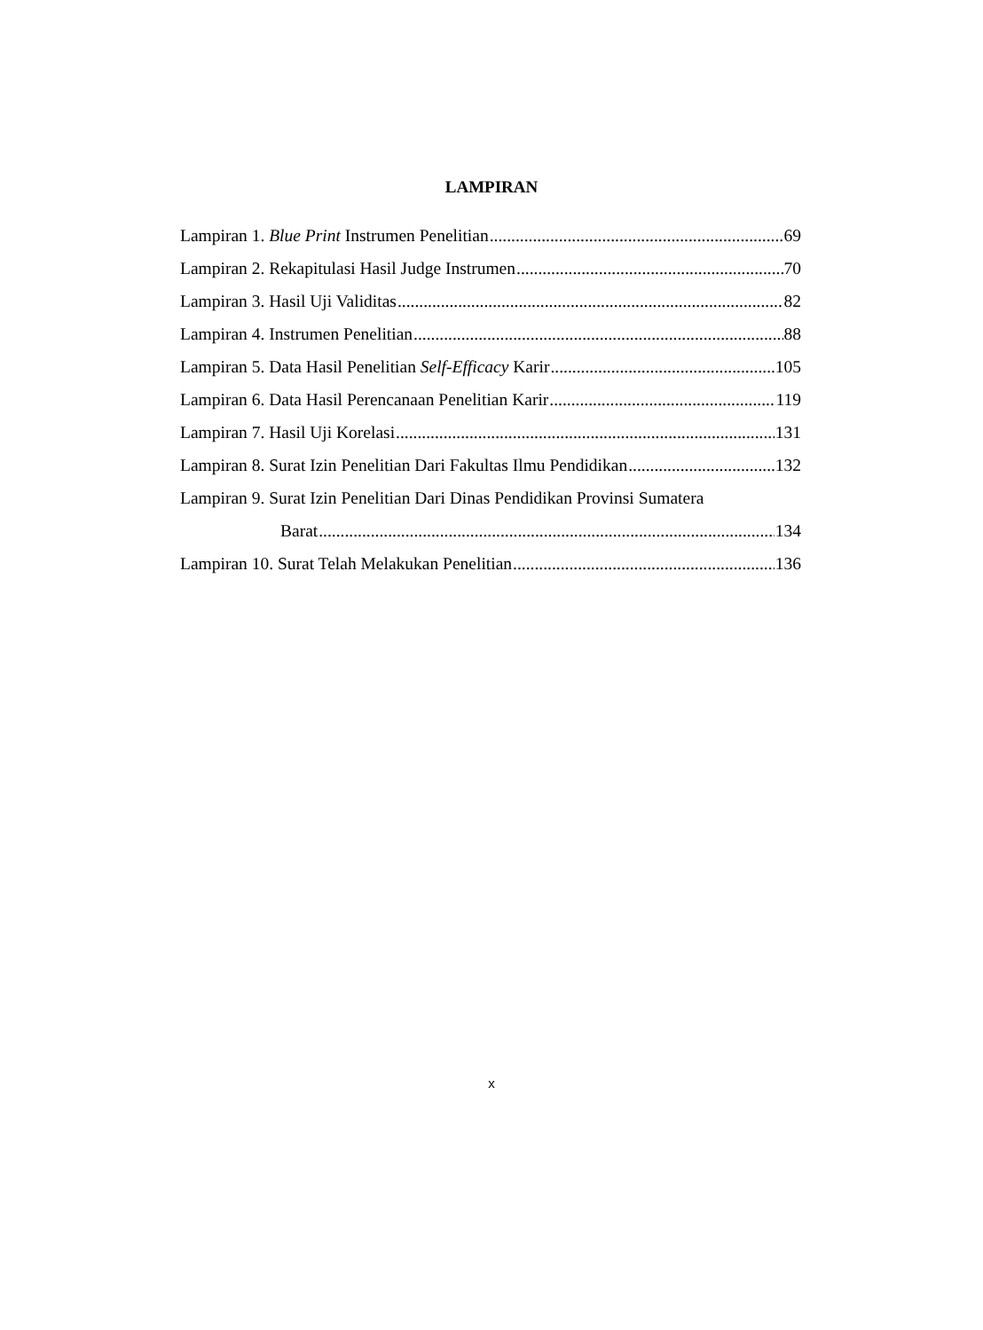LAMPIRAN
Lampiran 1. Blue Print Instrumen Penelitian 69
Lampiran 2. Rekapitulasi Hasil Judge Instrumen 70
Lampiran 3. Hasil Uji Validitas 82
Lampiran 4. Instrumen Penelitian 88
Lampiran 5. Data Hasil Penelitian Self-Efficacy Karir 105
Lampiran 6. Data Hasil Perencanaan Penelitian Karir 119
Lampiran 7. Hasil Uji Korelasi 131
Lampiran 8. Surat Izin Penelitian Dari Fakultas Ilmu Pendidikan 132
Lampiran 9. Surat Izin Penelitian Dari Dinas Pendidikan Provinsi Sumatera
Barat 134
Lampiran 10. Surat Telah Melakukan Penelitian 136
x